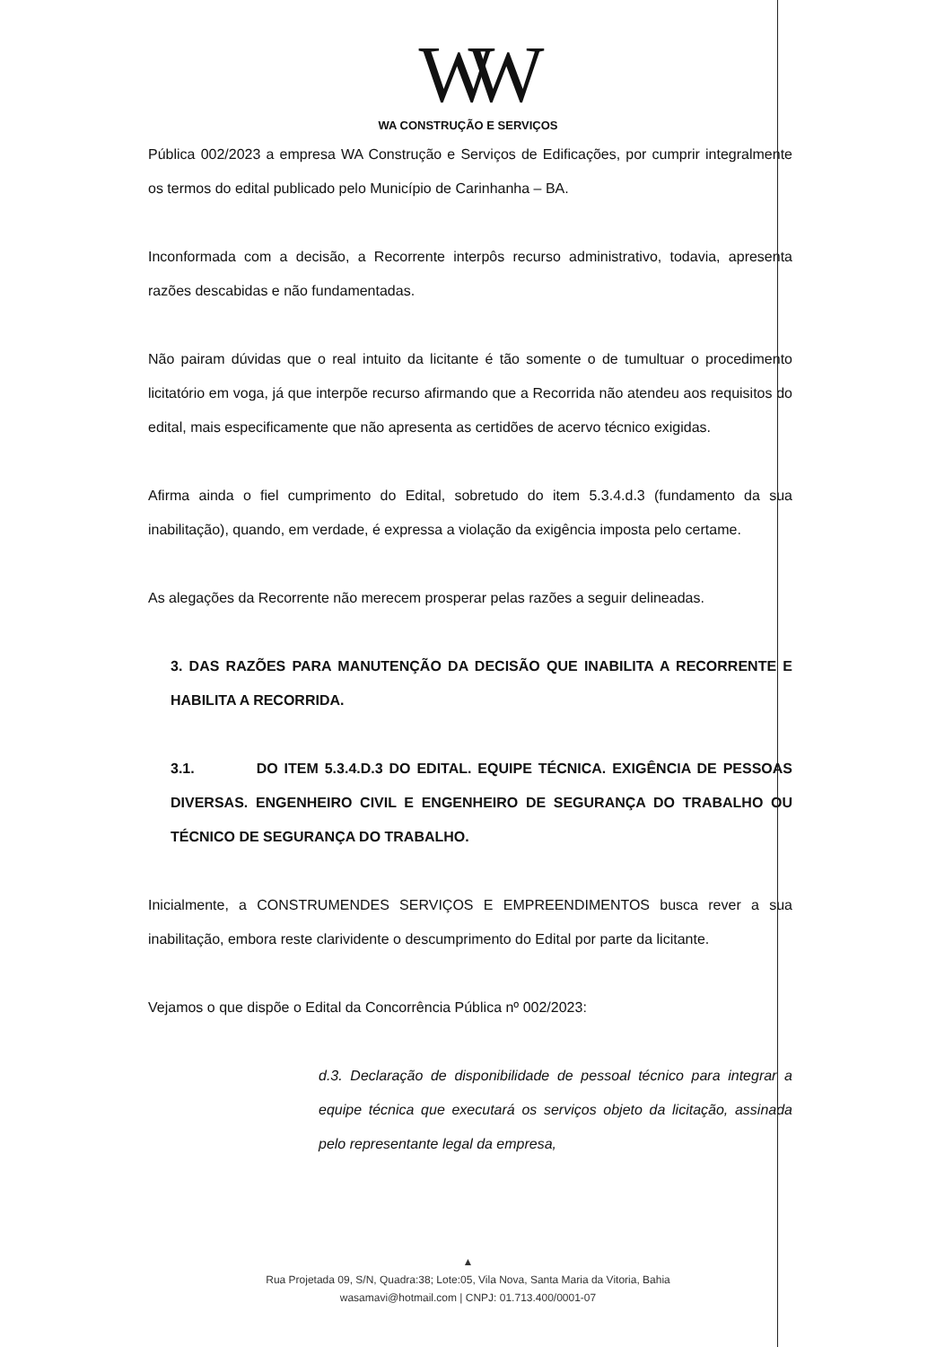WW
WA CONSTRUÇÃO E SERVIÇOS
Pública 002/2023 a empresa WA Construção e Serviços de Edificações, por cumprir integralmente os termos do edital publicado pelo Município de Carinhanha – BA.
Inconformada com a decisão, a Recorrente interpôs recurso administrativo, todavia, apresenta razões descabidas e não fundamentadas.
Não pairam dúvidas que o real intuito da licitante é tão somente o de tumultuar o procedimento licitatório em voga, já que interpõe recurso afirmando que a Recorrida não atendeu aos requisitos do edital, mais especificamente que não apresenta as certidões de acervo técnico exigidas.
Afirma ainda o fiel cumprimento do Edital, sobretudo do item 5.3.4.d.3 (fundamento da sua inabilitação), quando, em verdade, é expressa a violação da exigência imposta pelo certame.
As alegações da Recorrente não merecem prosperar pelas razões a seguir delineadas.
3. DAS RAZÕES PARA MANUTENÇÃO DA DECISÃO QUE INABILITA A RECORRENTE E HABILITA A RECORRIDA.
3.1. DO ITEM 5.3.4.D.3 DO EDITAL. EQUIPE TÉCNICA. EXIGÊNCIA DE PESSOAS DIVERSAS. ENGENHEIRO CIVIL E ENGENHEIRO DE SEGURANÇA DO TRABALHO OU TÉCNICO DE SEGURANÇA DO TRABALHO.
Inicialmente, a CONSTRUMENDES SERVIÇOS E EMPREENDIMENTOS busca rever a sua inabilitação, embora reste clarividente o descumprimento do Edital por parte da licitante.
Vejamos o que dispõe o Edital da Concorrência Pública nº 002/2023:
d.3. Declaração de disponibilidade de pessoal técnico para integrar a equipe técnica que executará os serviços objeto da licitação, assinada pelo representante legal da empresa,
▲
Rua Projetada 09, S/N, Quadra:38; Lote:05, Vila Nova, Santa Maria da Vitoria, Bahia
wasamavi@hotmail.com | CNPJ: 01.713.400/0001-07